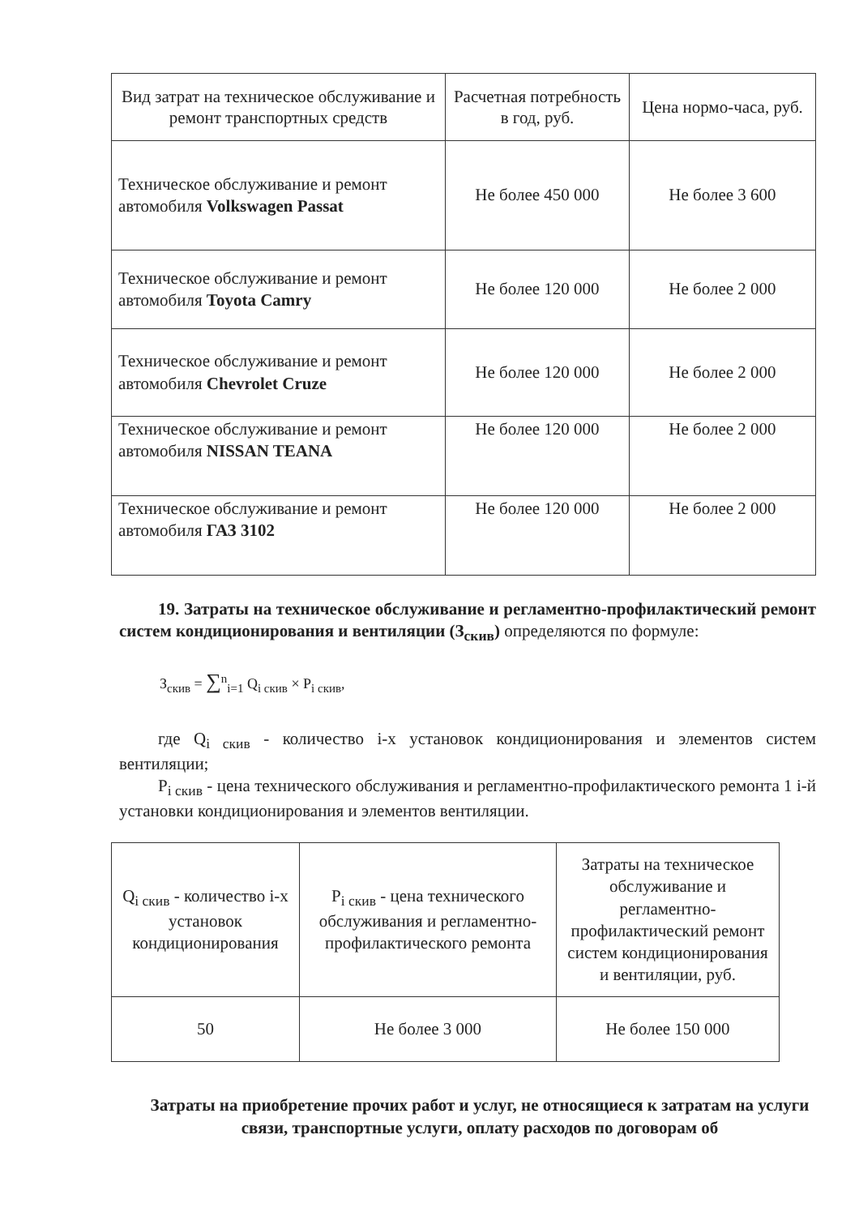| Вид затрат на техническое обслуживание и ремонт транспортных средств | Расчетная потребность в год, руб. | Цена нормо-часа, руб. |
| --- | --- | --- |
| Техническое обслуживание и ремонт автомобиля Volkswagen Passat | Не более 450 000 | Не более 3 600 |
| Техническое обслуживание и ремонт автомобиля Toyota Camry | Не более 120 000 | Не более 2 000 |
| Техническое обслуживание и ремонт автомобиля Chevrolet Cruze | Не более 120 000 | Не более 2 000 |
| Техническое обслуживание и ремонт автомобиля NISSAN TEANA | Не более 120 000 | Не более 2 000 |
| Техническое обслуживание и ремонт автомобиля ГАЗ 3102 | Не более 120 000 | Не более 2 000 |
19. Затраты на техническое обслуживание и регламентно-профилактический ремонт систем кондиционирования и вентиляции (З<sub>скив</sub>) определяются по формуле:
З<sub>скив</sub> = ∑<sup>n</sup><sub>i=1</sub> Q<sub>i скив</sub> × P<sub>i скив</sub>,
где Q<sub>i скив</sub> - количество i-х установок кондиционирования и элементов систем вентиляции;
P<sub>i скив</sub> - цена технического обслуживания и регламентно-профилактического ремонта 1 i-й установки кондиционирования и элементов вентиляции.
| Q<sub>i скив</sub> - количество i-х установок кондиционирования | P<sub>i скив</sub> - цена технического обслуживания и регламентно-профилактического ремонта | Затраты на техническое обслуживание и регламентно-профилактический ремонт систем кондиционирования и вентиляции, руб. |
| 50 | Не более 3 000 | Не более 150 000 |
Затраты на приобретение прочих работ и услуг, не относящиеся к затратам на услуги связи, транспортные услуги, оплату расходов по договорам об